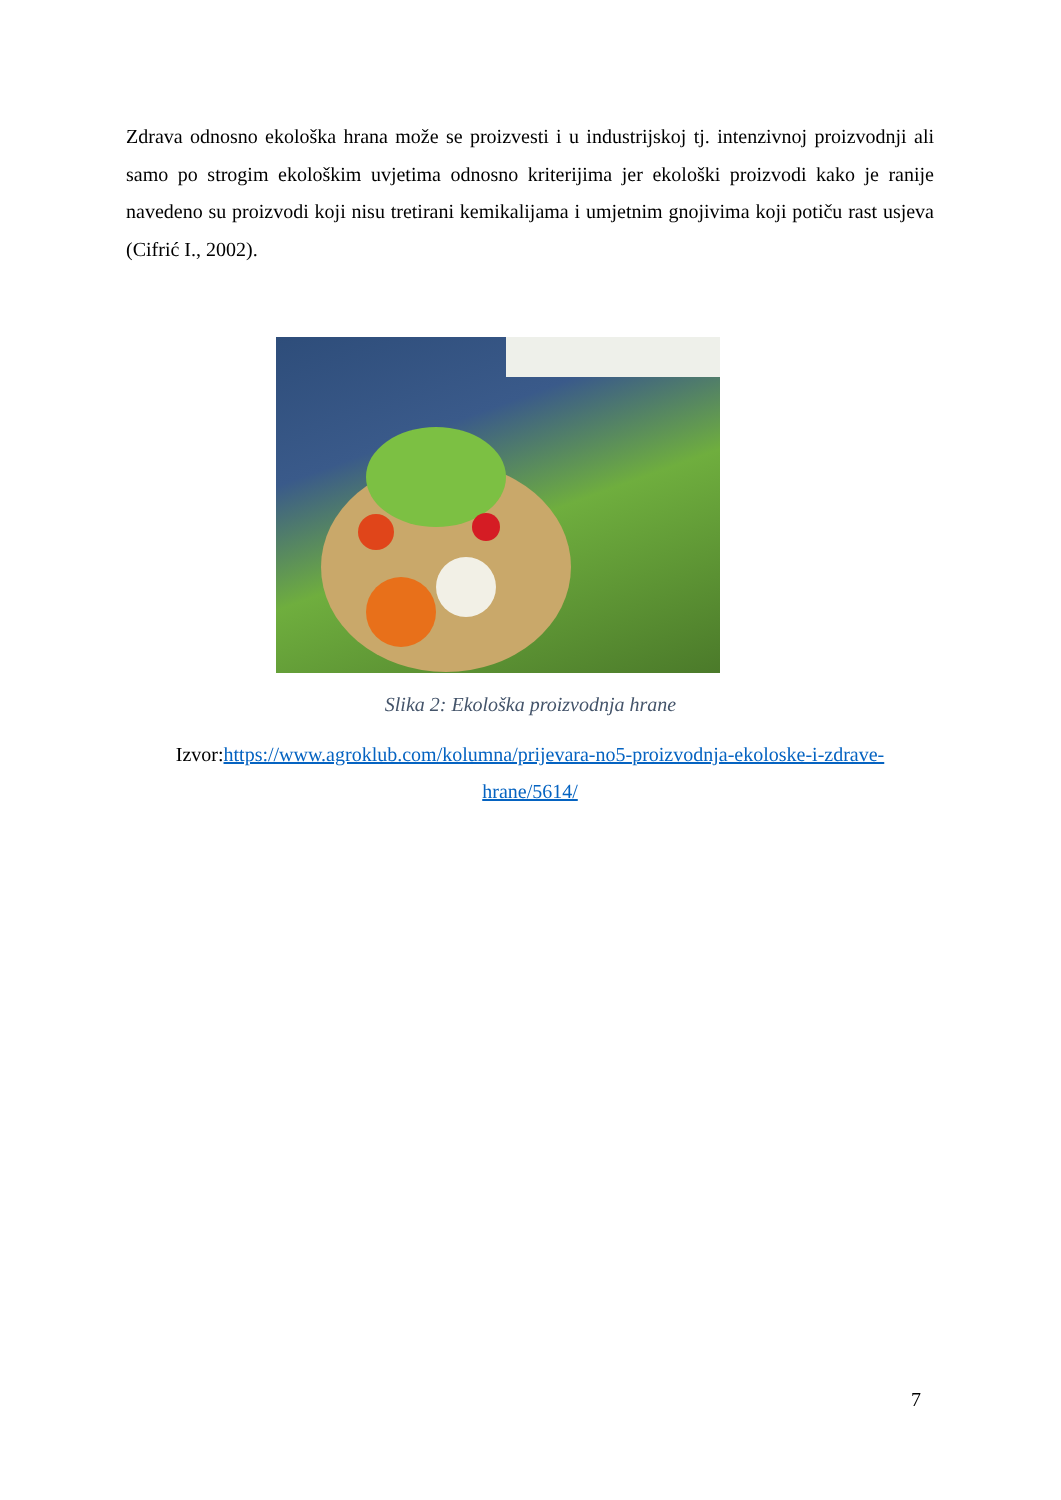Zdrava odnosno ekološka hrana može se proizvesti i u industrijskoj tj. intenzivnoj proizvodnji ali samo po strogim ekološkim uvjetima odnosno kriterijima jer ekološki proizvodi kako je ranije navedeno su proizvodi koji nisu tretirani kemikalijama i umjetnim gnojivima koji potiču rast usjeva (Cifrić I., 2002).
Slika 2: Ekološka proizvodnja hrane
Izvor:https://www.agroklub.com/kolumna/prijevara-no5-proizvodnja-ekoloske-i-zdrave-hrane/5614/
7